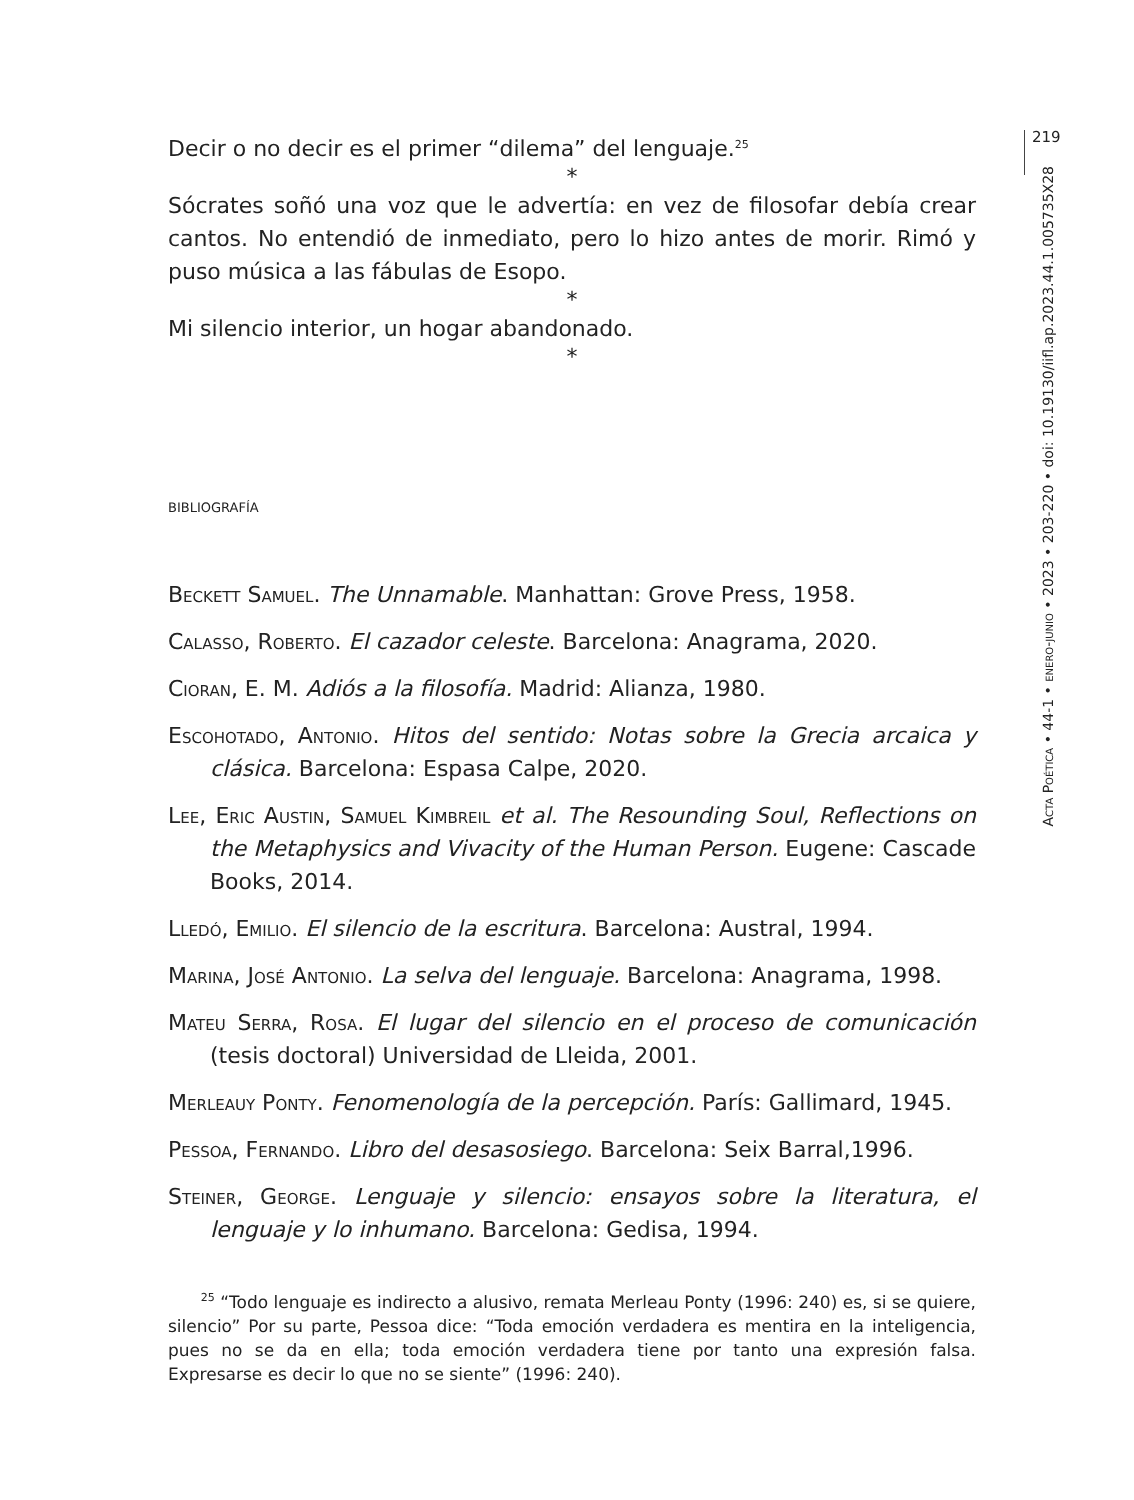219
Acta Poética • 44-1 • enero-junio • 2023 • 203-220 • doi: 10.19130/iifl.ap.2023.44.1.005735X28
Decir o no decir es el primer “dilema” del lenguaje.<sup>25</sup>
*
Sócrates soñó una voz que le advertía: en vez de filosofar debía crear cantos. No entendió de inmediato, pero lo hizo antes de morir. Rimó y puso música a las fábulas de Esopo.
*
Mi silencio interior, un hogar abandonado.
*
bibliografía
Beckett Samuel. The Unnamable. Manhattan: Grove Press, 1958.
Calasso, Roberto. El cazador celeste. Barcelona: Anagrama, 2020.
Cioran, E. M. Adiós a la filosofía. Madrid: Alianza, 1980.
Escohotado, Antonio. Hitos del sentido: Notas sobre la Grecia arcaica y clásica. Barcelona: Espasa Calpe, 2020.
Lee, Eric Austin, Samuel Kimbreil et al. The Resounding Soul, Reflections on the Metaphysics and Vivacity of the Human Person. Eugene: Cascade Books, 2014.
Lledó, Emilio. El silencio de la escritura. Barcelona: Austral, 1994.
Marina, José Antonio. La selva del lenguaje. Barcelona: Anagrama, 1998.
Mateu Serra, Rosa. El lugar del silencio en el proceso de comunicación (tesis doctoral) Universidad de Lleida, 2001.
Merleauy Ponty. Fenomenología de la percepción. París: Gallimard, 1945.
Pessoa, Fernando. Libro del desasosiego. Barcelona: Seix Barral,1996.
Steiner, George. Lenguaje y silencio: ensayos sobre la literatura, el lenguaje y lo inhumano. Barcelona: Gedisa, 1994.
<sup>25</sup> “Todo lenguaje es indirecto a alusivo, remata Merleau Ponty (1996: 240) es, si se quiere, silencio” Por su parte, Pessoa dice: “Toda emoción verdadera es mentira en la inteligencia, pues no se da en ella; toda emoción verdadera tiene por tanto una expresión falsa. Expresarse es decir lo que no se siente” (1996: 240).